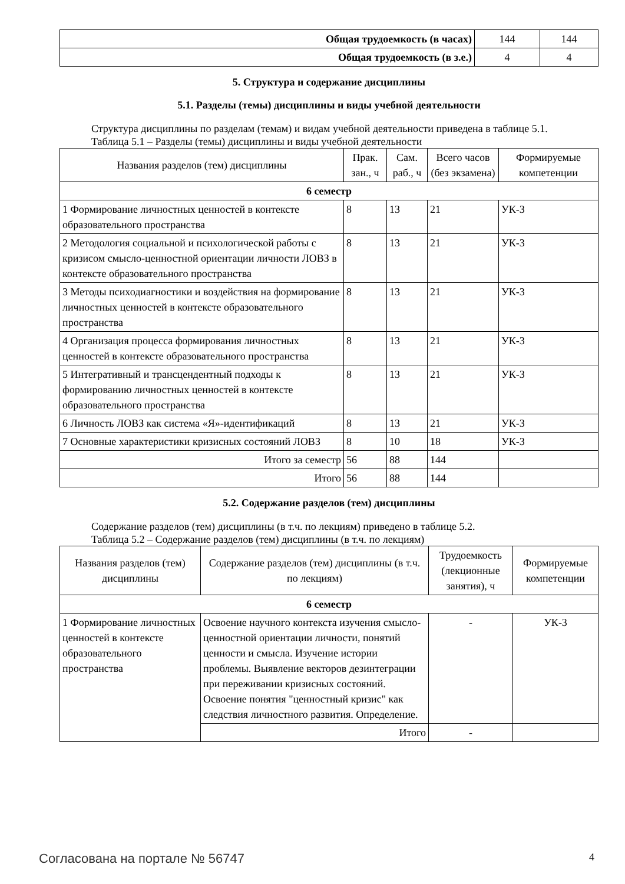| Общая трудоемкость (в часах) | 144 | 144 |
| Общая трудоемкость (в з.е.) | 4 | 4 |
5. Структура и содержание дисциплины
5.1. Разделы (темы) дисциплины и виды учебной деятельности
Структура дисциплины по разделам (темам) и видам учебной деятельности приведена в таблице 5.1.
Таблица 5.1 – Разделы (темы) дисциплины и виды учебной деятельности
| Названия разделов (тем) дисциплины | Прак. зан., ч | Сам. раб., ч | Всего часов (без экзамена) | Формируемые компетенции |
| --- | --- | --- | --- | --- |
| 6 семестр | | | | |
| 1 Формирование личностных ценностей в контексте образовательного пространства | 8 | 13 | 21 | УК-3 |
| 2 Методология социальной и психологической работы с кризисом смысло-ценностной ориентации личности ЛОВЗ в контексте образовательного пространства | 8 | 13 | 21 | УК-3 |
| 3 Методы психодиагностики и воздействия на формирование личностных ценностей в контексте образовательного пространства | 8 | 13 | 21 | УК-3 |
| 4 Организация процесса формирования личностных ценностей в контексте образовательного пространства | 8 | 13 | 21 | УК-3 |
| 5 Интегративный и трансцендентный подходы к формированию личностных ценностей в контексте образовательного пространства | 8 | 13 | 21 | УК-3 |
| 6 Личность ЛОВЗ как система «Я»-идентификаций | 8 | 13 | 21 | УК-3 |
| 7 Основные характеристики кризисных состояний ЛОВЗ | 8 | 10 | 18 | УК-3 |
| Итого за семестр | 56 | 88 | 144 | |
| Итого | 56 | 88 | 144 | |
5.2. Содержание разделов (тем) дисциплины
Содержание разделов (тем) дисциплины (в т.ч. по лекциям) приведено в таблице 5.2.
Таблица 5.2 – Содержание разделов (тем) дисциплины (в т.ч. по лекциям)
| Названия разделов (тем) дисциплины | Содержание разделов (тем) дисциплины (в т.ч. по лекциям) | Трудоемкость (лекционные занятия), ч | Формируемые компетенции |
| --- | --- | --- | --- |
| 6 семестр | | | |
| 1 Формирование личностных ценностей в контексте образовательного пространства | Освоение научного контекста изучения смысло-ценностной ориентации личности, понятий ценности и смысла. Изучение истории проблемы. Выявление векторов дезинтеграции при переживании кризисных состояний. Освоение понятия "ценностный кризис" как следствия личностного развития. Определение. | - | УК-3 |
| | Итого | - | |
Согласована на портале № 56747 4